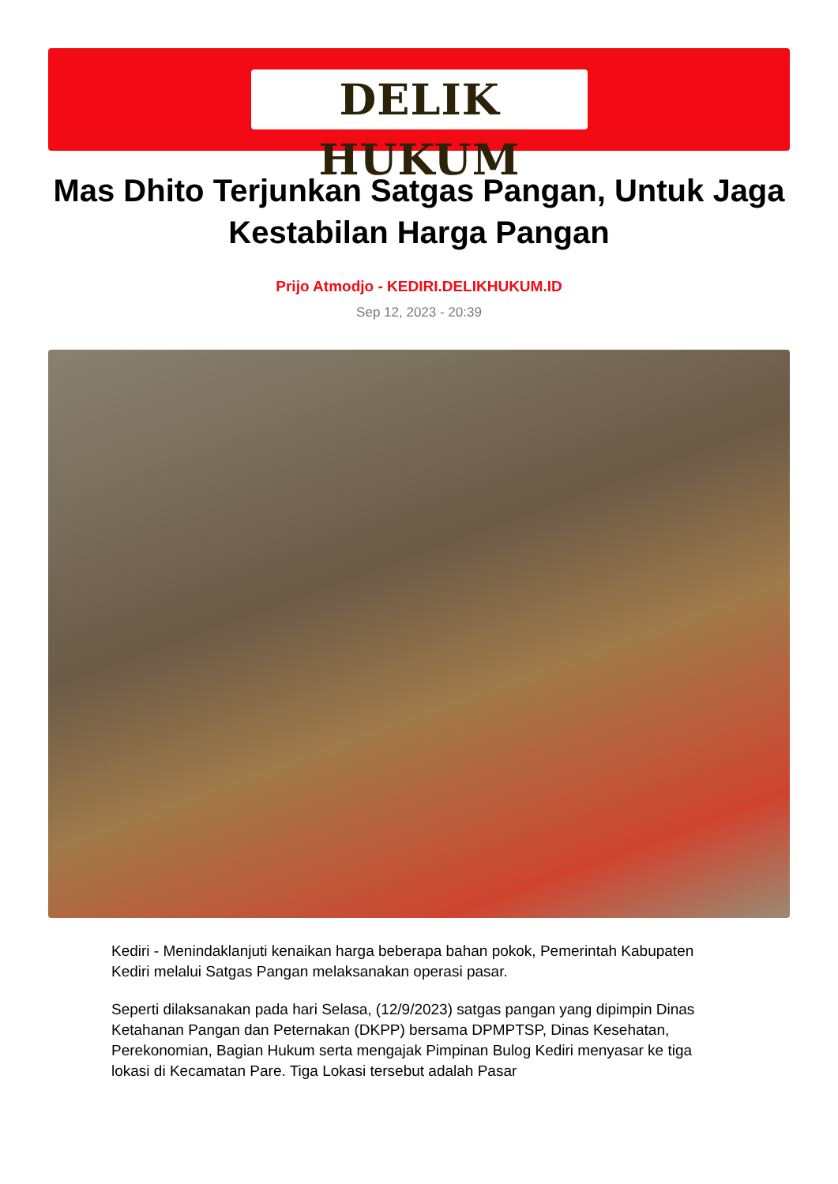DELIK HUKUM
Mas Dhito Terjunkan Satgas Pangan, Untuk Jaga Kestabilan Harga Pangan
Prijo Atmodjo - KEDIRI.DELIKHUKUM.ID
Sep 12, 2023 - 20:39
Kediri - Menindaklanjuti kenaikan harga beberapa bahan pokok, Pemerintah Kabupaten Kediri melalui Satgas Pangan melaksanakan operasi pasar.
Seperti dilaksanakan pada hari Selasa, (12/9/2023) satgas pangan yang dipimpin Dinas Ketahanan Pangan dan Peternakan (DKPP) bersama DPMPTSP, Dinas Kesehatan, Perekonomian, Bagian Hukum serta mengajak Pimpinan Bulog Kediri menyasar ke tiga lokasi di Kecamatan Pare. Tiga Lokasi tersebut adalah Pasar